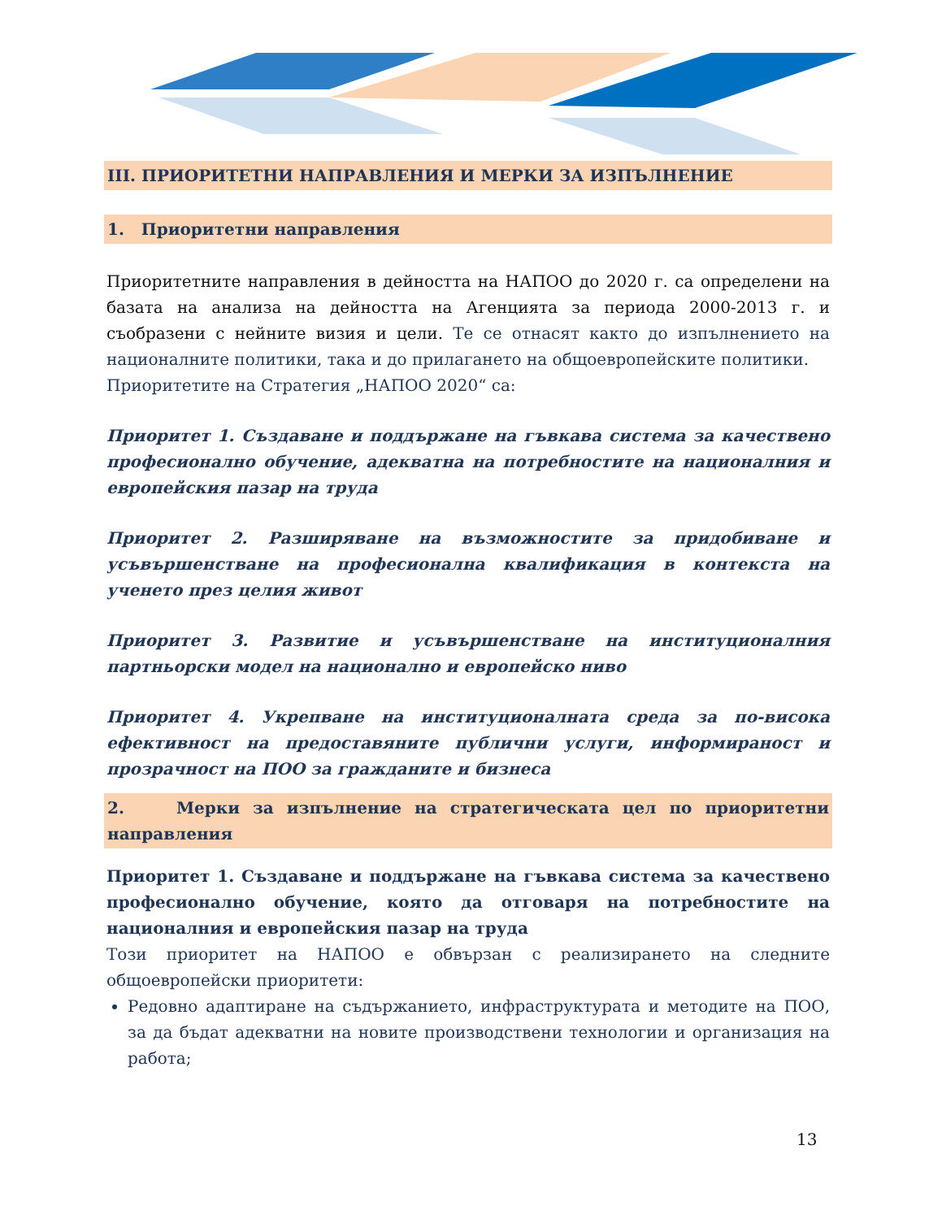III. ПРИОРИТЕТНИ НАПРАВЛЕНИЯ И МЕРКИ ЗА ИЗПЪЛНЕНИЕ
1. Приоритетни направления
Приоритетните направления в дейността на НАПОО до 2020 г. са определени на базата на анализа на дейността на Агенцията за периода 2000-2013 г. и съобразени с нейните визия и цели. Те се отнасят както до изпълнението на националните политики, така и до прилагането на общоевропейските политики.
Приоритетите на Стратегия „НАПОО 2020“ са:
Приоритет 1. Създаване и поддържане на гъвкава система за качествено професионално обучение, адекватна на потребностите на националния и европейския пазар на труда
Приоритет 2. Разширяване на възможностите за придобиване и усъвършенстване на професионална квалификация в контекста на ученето през целия живот
Приоритет 3. Развитие и усъвършенстване на институционалния партньорски модел на национално и европейско ниво
Приоритет 4. Укрепване на институционалната среда за по-висока ефективност на предоставяните публични услуги, информираност и прозрачност на ПОО за гражданите и бизнеса
2. Мерки за изпълнение на стратегическата цел по приоритетни направления
Приоритет 1. Създаване и поддържане на гъвкава система за качествено професионално обучение, която да отговаря на потребностите на националния и европейския пазар на труда
Този приоритет на НАПОО е обвързан с реализирането на следните общоевропейски приоритети:
Редовно адаптиране на съдържанието, инфраструктурата и методите на ПОО, за да бъдат адекватни на новите производствени технологии и организация на работа;
13